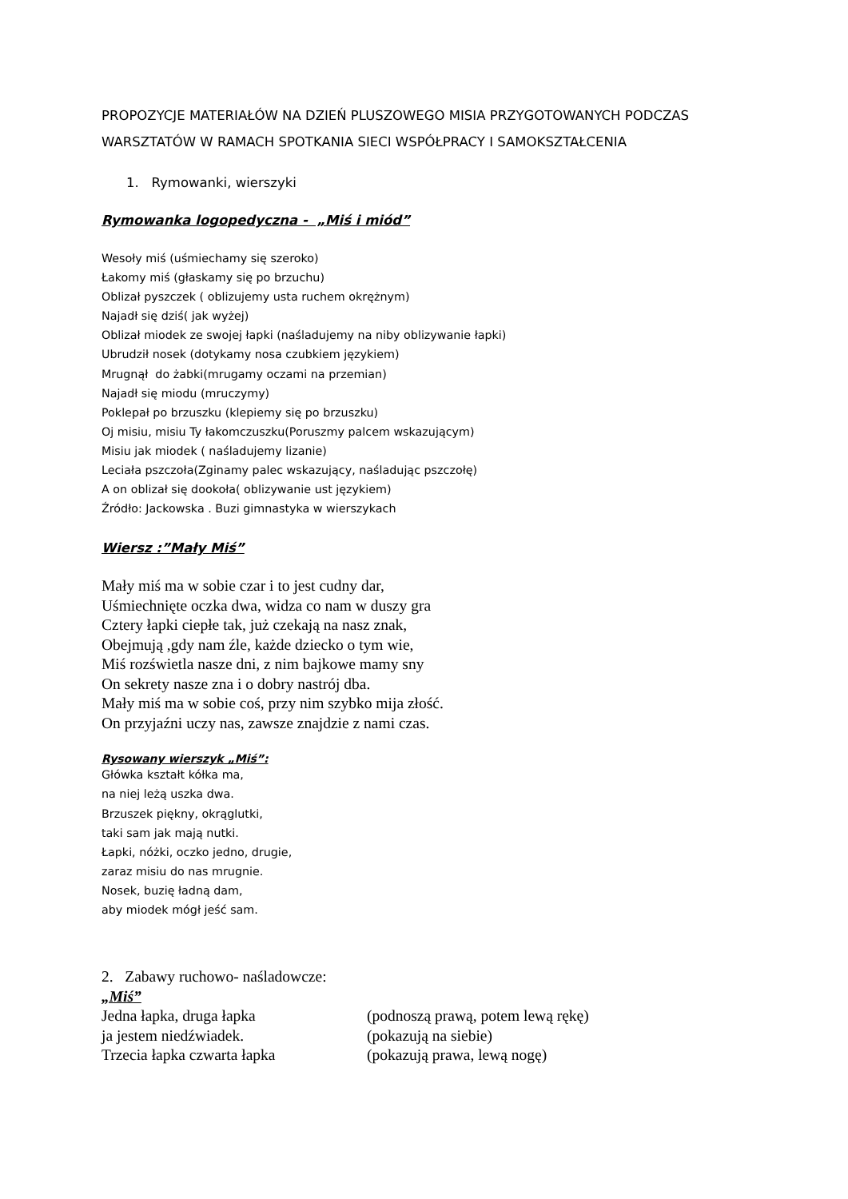PROPOZYCJE MATERIAŁÓW NA DZIEŃ PLUSZOWEGO MISIA PRZYGOTOWANYCH PODCZAS WARSZTATÓW W RAMACH SPOTKANIA SIECI WSPÓŁPRACY I SAMOKSZTAŁCENIA
1. Rymowanki, wierszyki
Rymowanka logopedyczna - „Miś i miód”
Wesoły miś (uśmiechamy się szeroko)
Łakomy miś (głaskamy się po brzuchu)
Oblizał pyszczek ( oblizujemy usta ruchem okrężnym)
Najadł się dziś( jak wyżej)
Oblizał miodek ze swojej łapki (naśladujemy na niby oblizywanie łapki)
Ubrudził nosek (dotykamy nosa czubkiem językiem)
Mrugnął do żabki(mrugamy oczami na przemian)
Najadł się miodu (mruczymy)
Poklepał po brzuszku (klepiemy się po brzuszku)
Oj misiu, misiu Ty łakomczuszku(Poruszmy palcem wskazującym)
Misiu jak miodek ( naśladujemy lizanie)
Leciała pszczoła(Zginamy palec wskazujący, naśladując pszczołę)
A on oblizał się dookoła( oblizywanie ust językiem)
Źródło: Jackowska . Buzi gimnastyka w wierszykach
Wiersz :”Mały Miś”
Mały miś ma w sobie czar i to jest cudny dar,
Uśmiechnięte oczka dwa, widza co nam w duszy gra
Cztery łapki ciepłe tak, już czekają na nasz znak,
Obejmują ,gdy nam źle, każde dziecko o tym wie,
Miś rozświetla nasze dni, z nim bajkowe mamy sny
On sekrety nasze zna i o dobry nastrój dba.
Mały miś ma w sobie coś, przy nim szybko mija złość.
On przyjaźni uczy nas, zawsze znajdzie z nami czas.
Rysowany wierszyk „Miś”:
Główka kształt kółka ma,
na niej leżą uszka dwa.
Brzuszek piękny, okrąglutki,
taki sam jak mają nutki.
Łapki, nóżki, oczko jedno, drugie,
zaraz misiu do nas mrugnie.
Nosek, buzię ładną dam,
aby miodek mógł jeść sam.
2. Zabawy ruchowo- naśladowcze:
„Miś”
Jedna łapka, druga łapka (podnoszą prawą, potem lewą rękę)
ja jestem niedźwiadek. (pokazują na siebie)
Trzecia łapka czwarta łapka (pokazują prawa, lewą nogę)